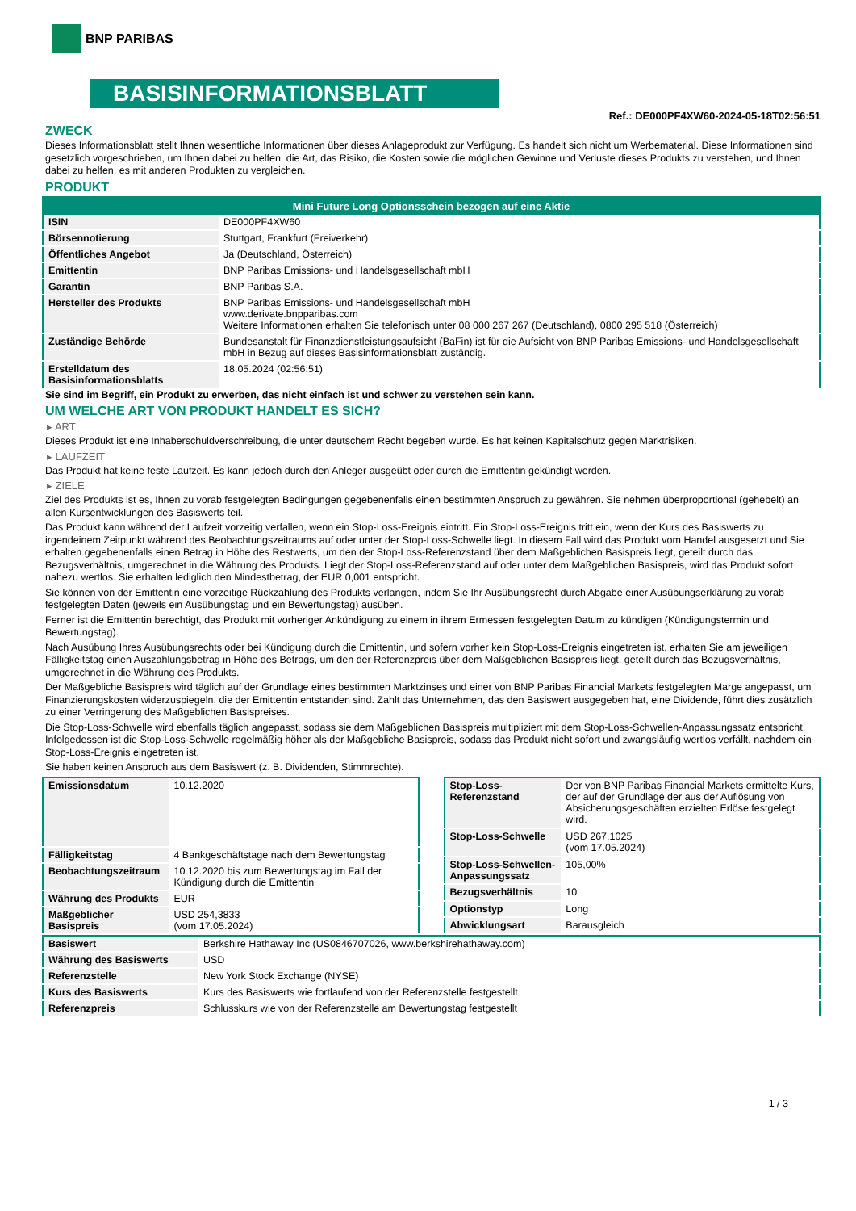BNP PARIBAS
BASISINFORMATIONSBLATT
Ref.: DE000PF4XW60-2024-05-18T02:56:51
ZWECK
Dieses Informationsblatt stellt Ihnen wesentliche Informationen über dieses Anlageprodukt zur Verfügung. Es handelt sich nicht um Werbematerial. Diese Informationen sind gesetzlich vorgeschrieben, um Ihnen dabei zu helfen, die Art, das Risiko, die Kosten sowie die möglichen Gewinne und Verluste dieses Produkts zu verstehen, und Ihnen dabei zu helfen, es mit anderen Produkten zu vergleichen.
PRODUKT
| Mini Future Long Optionsschein bezogen auf eine Aktie | |
| --- | --- |
| ISIN | DE000PF4XW60 |
| Börsennotierung | Stuttgart, Frankfurt (Freiverkehr) |
| Öffentliches Angebot | Ja (Deutschland, Österreich) |
| Emittentin | BNP Paribas Emissions- und Handelsgesellschaft mbH |
| Garantin | BNP Paribas S.A. |
| Hersteller des Produkts | BNP Paribas Emissions- und Handelsgesellschaft mbH www.derivate.bnpparibas.com Weitere Informationen erhalten Sie telefonisch unter 08 000 267 267 (Deutschland), 0800 295 518 (Österreich) |
| Zuständige Behörde | Bundesanstalt für Finanzdienstleistungsaufsicht (BaFin) ist für die Aufsicht von BNP Paribas Emissions- und Handelsgesellschaft mbH in Bezug auf dieses Basisinformationsblatt zuständig. |
| Erstelldatum des Basisinformationsblatts | 18.05.2024 (02:56:51) |
Sie sind im Begriff, ein Produkt zu erwerben, das nicht einfach ist und schwer zu verstehen sein kann.
UM WELCHE ART VON PRODUKT HANDELT ES SICH?
▸ ART
Dieses Produkt ist eine Inhaberschuldverschreibung, die unter deutschem Recht begeben wurde. Es hat keinen Kapitalschutz gegen Marktrisiken.
▸ LAUFZEIT
Das Produkt hat keine feste Laufzeit. Es kann jedoch durch den Anleger ausgeübt oder durch die Emittentin gekündigt werden.
▸ ZIELE
Ziel des Produkts ist es, Ihnen zu vorab festgelegten Bedingungen gegebenenfalls einen bestimmten Anspruch zu gewähren. Sie nehmen überproportional (gehebelt) an allen Kursentwicklungen des Basiswerts teil.
Das Produkt kann während der Laufzeit vorzeitig verfallen, wenn ein Stop-Loss-Ereignis eintritt. Ein Stop-Loss-Ereignis tritt ein, wenn der Kurs des Basiswerts zu irgendeinem Zeitpunkt während des Beobachtungszeitraums auf oder unter der Stop-Loss-Schwelle liegt. In diesem Fall wird das Produkt vom Handel ausgesetzt und Sie erhalten gegebenenfalls einen Betrag in Höhe des Restwerts, um den der Stop-Loss-Referenzstand über dem Maßgeblichen Basispreis liegt, geteilt durch das Bezugsverhältnis, umgerechnet in die Währung des Produkts. Liegt der Stop-Loss-Referenzstand auf oder unter dem Maßgeblichen Basispreis, wird das Produkt sofort nahezu wertlos. Sie erhalten lediglich den Mindestbetrag, der EUR 0,001 entspricht.
Sie können von der Emittentin eine vorzeitige Rückzahlung des Produkts verlangen, indem Sie Ihr Ausübungsrecht durch Abgabe einer Ausübungserklärung zu vorab festgelegten Daten (jeweils ein Ausübungstag und ein Bewertungstag) ausüben.
Ferner ist die Emittentin berechtigt, das Produkt mit vorheriger Ankündigung zu einem in ihrem Ermessen festgelegten Datum zu kündigen (Kündigungstermin und Bewertungstag).
Nach Ausübung Ihres Ausübungsrechts oder bei Kündigung durch die Emittentin, und sofern vorher kein Stop-Loss-Ereignis eingetreten ist, erhalten Sie am jeweiligen Fälligkeitstag einen Auszahlungsbetrag in Höhe des Betrags, um den der Referenzpreis über dem Maßgeblichen Basispreis liegt, geteilt durch das Bezugsverhältnis, umgerechnet in die Währung des Produkts.
Der Maßgebliche Basispreis wird täglich auf der Grundlage eines bestimmten Marktzinses und einer von BNP Paribas Financial Markets festgelegten Marge angepasst, um Finanzierungskosten widerzuspiegeln, die der Emittentin entstanden sind. Zahlt das Unternehmen, das den Basiswert ausgegeben hat, eine Dividende, führt dies zusätzlich zu einer Verringerung des Maßgeblichen Basispreises.
Die Stop-Loss-Schwelle wird ebenfalls täglich angepasst, sodass sie dem Maßgeblichen Basispreis multipliziert mit dem Stop-Loss-Schwellen-Anpassungssatz entspricht. Infolgedessen ist die Stop-Loss-Schwelle regelmäßig höher als der Maßgebliche Basispreis, sodass das Produkt nicht sofort und zwangsläufig wertlos verfällt, nachdem ein Stop-Loss-Ereignis eingetreten ist.
Sie haben keinen Anspruch aus dem Basiswert (z. B. Dividenden, Stimmrechte).
| Emissionsdatum | 10.12.2020 |
| Fälligkeitstag | 4 Bankgeschäftstage nach dem Bewertungstag |
| Beobachtungszeitraum | 10.12.2020 bis zum Bewertungstag im Fall der Kündigung durch die Emittentin |
| Währung des Produkts | EUR |
| Maßgeblicher Basispreis | USD 254,3833 (vom 17.05.2024) |
| Stop-Loss-Referenzstand | Der von BNP Paribas Financial Markets ermittelte Kurs, der auf der Grundlage der aus der Auflösung von Absicherungsgeschäften erzielten Erlöse festgelegt wird. |
| Stop-Loss-Schwelle | USD 267,1025 (vom 17.05.2024) |
| Stop-Loss-Schwellen-Anpassungssatz | 105,00% |
| Bezugsverhältnis | 10 |
| Optionstyp | Long |
| Abwicklungsart | Barausgleich |
| Basiswert | Berkshire Hathaway Inc (US0846707026, www.berkshirehathaway.com) |
| Währung des Basiswerts | USD |
| Referenzstelle | New York Stock Exchange (NYSE) |
| Kurs des Basiswerts | Kurs des Basiswerts wie fortlaufend von der Referenzstelle festgestellt |
| Referenzpreis | Schlusskurs wie von der Referenzstelle am Bewertungstag festgestellt |
1 / 3